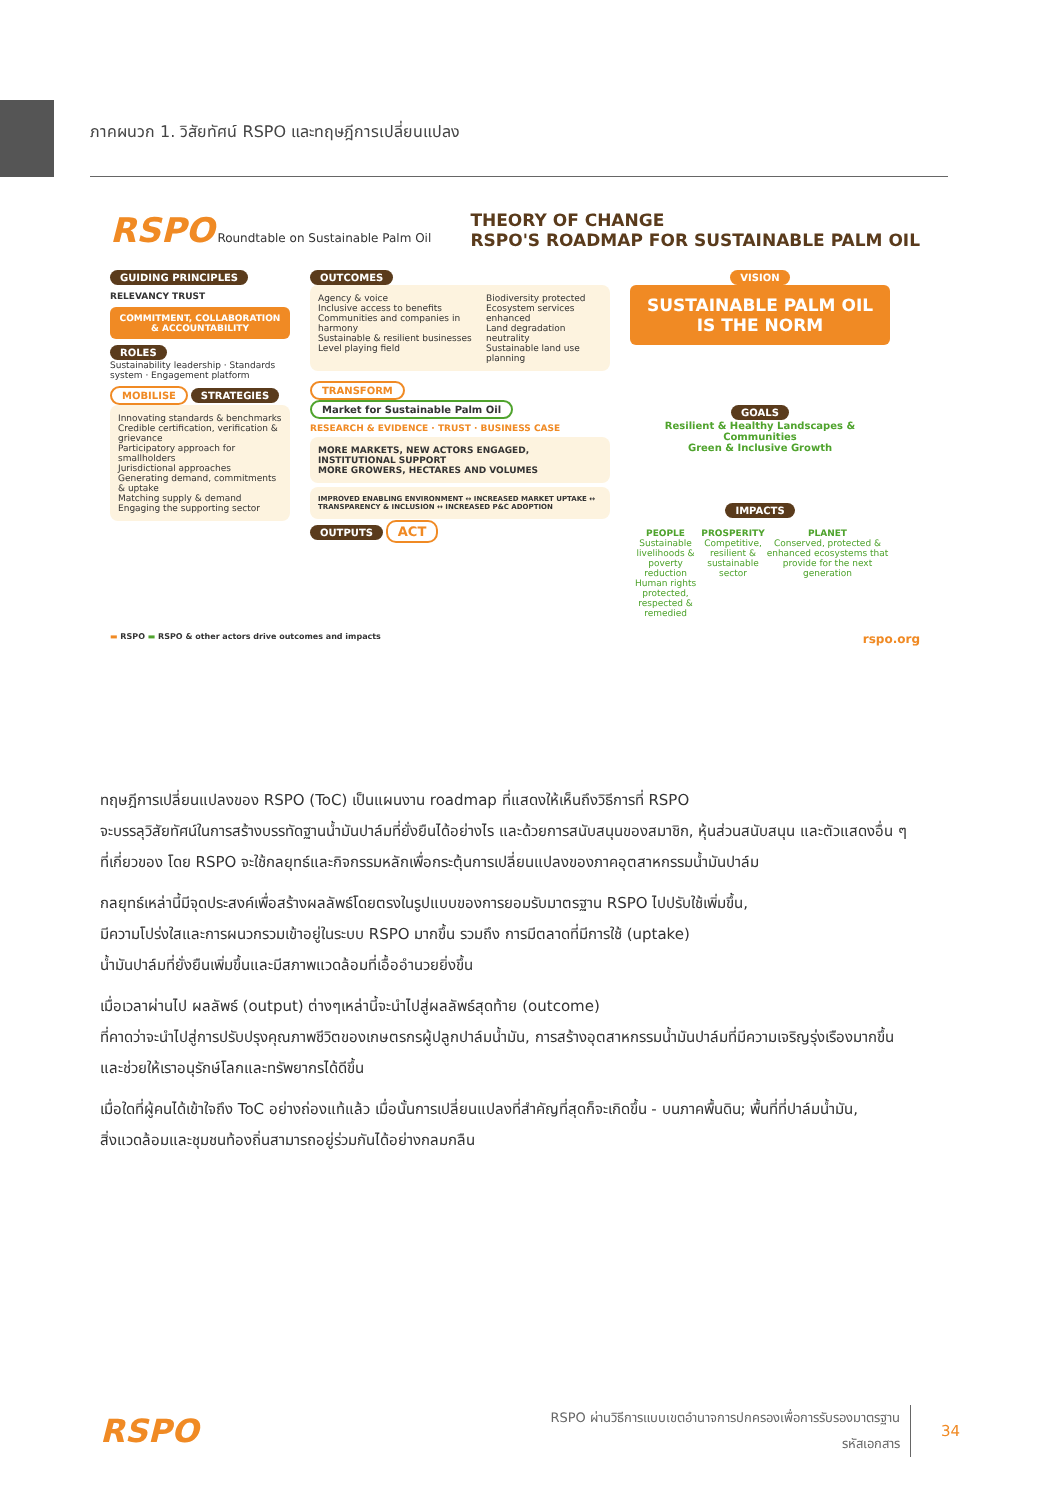ภาคผนวก 1. วิสัยทัศน์ RSPO และทฤษฎีการเปลี่ยนแปลง
RSPO Roundtable on Sustainable Palm Oil
THEORY OF CHANGE
RSPO'S ROADMAP FOR SUSTAINABLE PALM OIL
GUIDING PRINCIPLES
RELEVANCY TRUST
COMMITMENT, COLLABORATION & ACCOUNTABILITY
ROLES
Sustainability leadership · Standards system · Engagement platform
MOBILISE
STRATEGIES
Innovating standards & benchmarks
Credible certification, verification & grievance
Participatory approach for smallholders
Jurisdictional approaches
Generating demand, commitments & uptake
Matching supply & demand
Engaging the supporting sector
OUTCOMES
Agency & voice
Inclusive access to benefits
Communities and companies in harmony
Sustainable & resilient businesses
Level playing field
Biodiversity protected
Ecosystem services enhanced
Land degradation neutrality
Sustainable land use planning
TRANSFORM
Market for Sustainable Palm Oil
RESEARCH & EVIDENCE · TRUST · BUSINESS CASE
MORE MARKETS, NEW ACTORS ENGAGED, INSTITUTIONAL SUPPORT
MORE GROWERS, HECTARES AND VOLUMES
IMPROVED ENABLING ENVIRONMENT ↔ INCREASED MARKET UPTAKE ↔ TRANSPARENCY & INCLUSION ↔ INCREASED P&C ADOPTION
OUTPUTS
ACT
VISION
SUSTAINABLE PALM OIL IS THE NORM
GOALS
Resilient & Healthy Landscapes & Communities
Green & Inclusive Growth
IMPACTS
PEOPLE
Sustainable livelihoods & poverty reduction
Human rights protected, respected & remedied
PROSPERITY
Competitive, resilient & sustainable sector
PLANET
Conserved, protected & enhanced ecosystems that provide for the next generation
▬ RSPO ▬ RSPO & other actors drive outcomes and impacts rspo.org
ทฤษฎีการเปลี่ยนแปลงของ RSPO (ToC) เป็นแผนงาน roadmap ที่แสดงให้เห็นถึงวิธีการที่ RSPO
จะบรรลุวิสัยทัศน์ในการสร้างบรรทัดฐานน้ำมันปาล์มที่ยั่งยืนได้อย่างไร และด้วยการสนับสนุนของสมาชิก, หุ้นส่วนสนับสนุน และตัวแสดงอื่น ๆ
ที่เกี่ยวของ โดย RSPO จะใช้กลยุทธ์และกิจกรรมหลักเพื่อกระตุ้นการเปลี่ยนแปลงของภาคอุตสาหกรรมน้ำมันปาล์ม
กลยุทธ์เหล่านี้มีจุดประสงค์เพื่อสร้างผลลัพธ์โดยตรงในรูปแบบของการยอมรับมาตรฐาน RSPO ไปปรับใช้เพิ่มขึ้น,
มีความโปร่งใสและการผนวกรวมเข้าอยู่ในระบบ RSPO มากขึ้น รวมถึง การมีตลาดที่มีการใช้ (uptake)
น้ำมันปาล์มที่ยั่งยืนเพิ่มขึ้นและมีสภาพแวดล้อมที่เอื้ออำนวยยิ่งขึ้น
เมื่อเวลาผ่านไป ผลลัพธ์ (output) ต่างๆเหล่านี้จะนำไปสู่ผลลัพธ์สุดท้าย (outcome)
ที่คาดว่าจะนำไปสู่การปรับปรุงคุณภาพชีวิตของเกษตรกรผู้ปลูกปาล์มน้ำมัน, การสร้างอุตสาหกรรมน้ำมันปาล์มที่มีความเจริญรุ่งเรืองมากขึ้น
และช่วยให้เราอนุรักษ์โลกและทรัพยากรได้ดีขึ้น
เมื่อใดที่ผู้คนได้เข้าใจถึง ToC อย่างถ่องแท้แล้ว เมื่อนั้นการเปลี่ยนแปลงที่สำคัญที่สุดก็จะเกิดขึ้น - บนภาคพื้นดิน; พื้นที่ที่ปาล์มน้ำมัน,
สิ่งแวดล้อมและชุมชนท้องถิ่นสามารถอยู่ร่วมกันได้อย่างกลมกลืน
RSPO
RSPO ผ่านวิธีการแบบเขตอำนาจการปกครองเพื่อการรับรองมาตรฐาน
รหัสเอกสาร
34